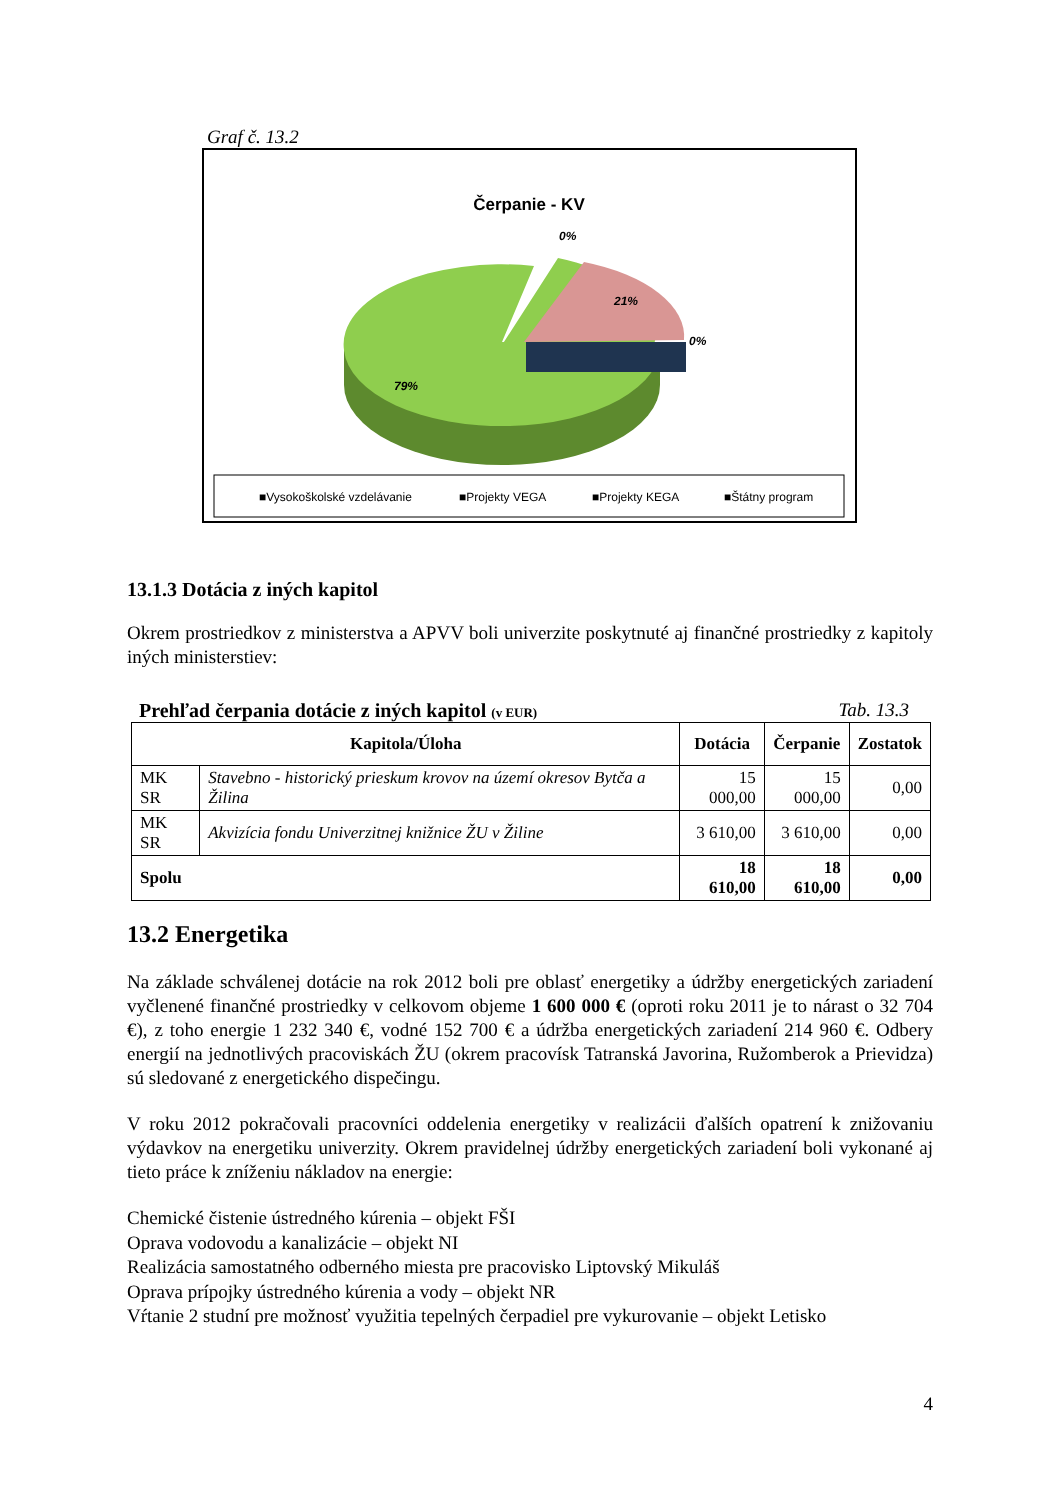Graf č. 13.2
Čerpanie - KV
0%
21%
0%
79%
■Vysokoškolské vzdelávanie
■Projekty VEGA
■Projekty KEGA
■Štátny program
13.1.3 Dotácia z iných kapitol
Okrem prostriedkov z ministerstva a APVV boli univerzite poskytnuté aj finančné prostriedky z kapitoly iných ministerstiev:
Prehľad čerpania dotácie z iných kapitol (v EUR) Tab. 13.3
| Kapitola/Úloha | | Dotácia | Čerpanie | Zostatok |
| --- | --- | --- | --- | --- |
| MK SR | Stavebno - historický prieskum krovov na území okresov Bytča a Žilina | 15 000,00 | 15 000,00 | 0,00 |
| MK SR | Akvizícia fondu Univerzitnej knižnice ŽU v Žiline | 3 610,00 | 3 610,00 | 0,00 |
| Spolu | | 18 610,00 | 18 610,00 | 0,00 |
13.2 Energetika
Na základe schválenej dotácie na rok 2012 boli pre oblasť energetiky a údržby energetických zariadení vyčlenené finančné prostriedky v celkovom objeme 1 600 000 € (oproti roku 2011 je to nárast o 32 704 €), z toho energie 1 232 340 €, vodné 152 700 € a údržba energetických zariadení 214 960 €. Odbery energií na jednotlivých pracoviskách ŽU (okrem pracovísk Tatranská Javorina, Ružomberok a Prievidza) sú sledované z energetického dispečingu.
V roku 2012 pokračovali pracovníci oddelenia energetiky v realizácii ďalších opatrení k znižovaniu výdavkov na energetiku univerzity. Okrem pravidelnej údržby energetických zariadení boli vykonané aj tieto práce k zníženiu nákladov na energie:
Chemické čistenie ústredného kúrenia – objekt FŠI
Oprava vodovodu a kanalizácie – objekt NI
Realizácia samostatného odberného miesta pre pracovisko Liptovský Mikuláš
Oprava prípojky ústredného kúrenia a vody – objekt NR
Vŕtanie 2 studní pre možnosť využitia tepelných čerpadiel pre vykurovanie – objekt Letisko
4